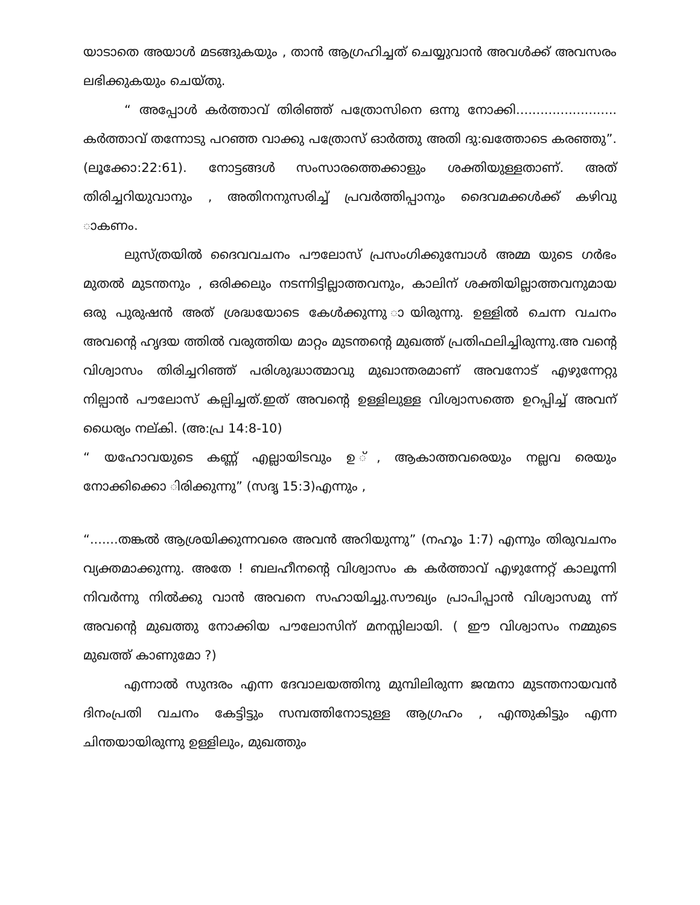യാടാതെ അയാൾ മടങ്ങുകയും , താൻ ആഗ്രഹിച്ചത് ചെയ്യുവാൻ അവൾക്ക് അവസരം ലഭിക്കുകയും ചെയ്തു.
“ അപ്പോൾ കർത്താവ് തിരിഞ്ഞ് പത്രോസിനെ ഒന്നു നോക്കി......................... കർത്താവ് തന്നോടു പറഞ്ഞ വാക്കു പത്രോസ് ഓർത്തു അതി ദു:ഖത്തോടെ കരഞ്ഞു”. (ലൂക്കോ:22:61). നോട്ടങ്ങൾ സംസാരത്തെക്കാളും ശക്തിയുള്ളതാണ്. അത് തിരിച്ചറിയുവാനും , അതിനനുസരിച്ച് പ്രവർത്തിപ്പാനും ദൈവമക്കൾക്ക് കഴിവു ാകണം.
ലുസ്ത്രയിൽ ദൈവവചനം പൗലോസ് പ്രസംഗിക്കുമ്പോൾ അമ്മ യുടെ ഗർഭം മുതൽ മുടന്തനും , ഒരിക്കലും നടന്നിട്ടില്ലാത്തവനും, കാലിന് ശക്തിയില്ലാത്തവനുമായ ഒരു പുരുഷൻ അത് ശ്രദ്ധയോടെ കേൾക്കുന്നു ായിരുന്നു. ഉള്ളിൽ ചെന്ന വചനം അവന്റെ ഹൃദയ ത്തിൽ വരുത്തിയ മാറ്റം മുടന്തന്റെ മുഖത്ത് പ്രതിഫലിച്ചിരുന്നു.അ വന്റെ വിശ്വാസം തിരിച്ചറിഞ്ഞ് പരിശുദ്ധാത്മാവു മുഖാന്തരമാണ് അവനോട് എഴുന്നേറ്റു നില്പാൻ പൗലോസ് കല്പിച്ചത്.ഇത് അവന്റെ ഉള്ളിലുള്ള വിശ്വാസത്തെ ഉറപ്പിച്ച് അവന് ധൈര്യം നല്കി. (അ:പ്ര 14:8-10)
“ യഹോവയുടെ കണ്ണ് എല്ലായിടവും ഉ ്, ആകാത്തവരെയും നല്ലവ രെയും നോക്കിക്കൊ ിരിക്കുന്നു” (സദൃ 15:3)എന്നും ,
“.......തങ്കൽ ആശ്രയിക്കുന്നവരെ അവൻ അറിയുന്നു” (നഹൂം 1:7) എന്നും തിരുവചനം വ്യക്തമാക്കുന്നു. അതേ ! ബലഹീനന്റെ വിശ്വാസം ക കർത്താവ് എഴുന്നേറ്റ് കാലൂന്നി നിവർന്നു നിൽക്കു വാൻ അവനെ സഹായിച്ചു.സൗഖ്യം പ്രാപിപ്പാൻ വിശ്വാസമു ന്ന് അവന്റെ മുഖത്തു നോക്കിയ പൗലോസിന് മനസ്സിലായി. ( ഈ വിശ്വാസം നമ്മുടെ മുഖത്ത് കാണുമോ ?)
എന്നാൽ സുന്ദരം എന്ന ദേവാലയത്തിനു മുമ്പിലിരുന്ന ജന്മനാ മുടന്തനായവൻ ദിനംപ്രതി വചനം കേട്ടിട്ടും സമ്പത്തിനോടുള്ള ആഗ്രഹം , എന്തുകിട്ടും എന്ന ചിന്തയായിരുന്നു ഉള്ളിലും, മുഖത്തും